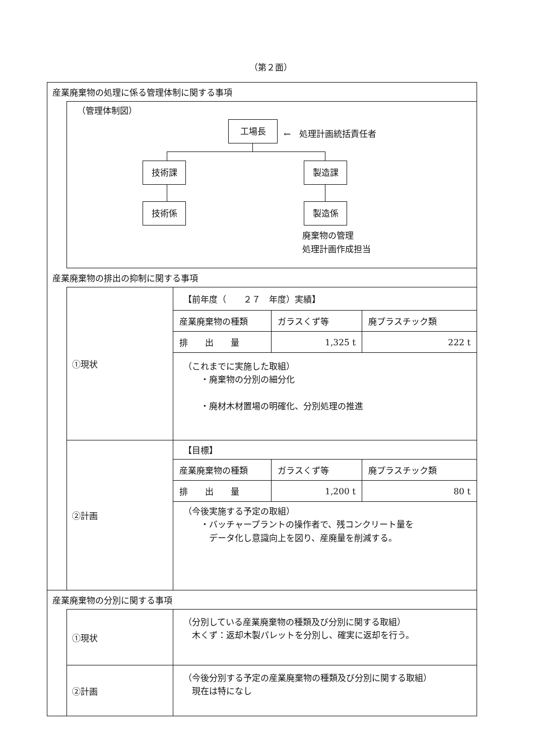（第２面）
産業廃棄物の処理に係る管理体制に関する事項
（管理体制図）
工場長
←　処理計画統括責任者
技術課 製造課
技術係 製造係
廃棄物の管理
処理計画作成担当
産業廃棄物の排出の抑制に関する事項
①現状
【前年度（　　２７　年度）実績】
| 産業廃棄物の種類 | ガラスくず等 | 廃プラスチック類 |
| 排 出 量 | 1,325 t | 222 t |
（これまでに実施した取組）
　　・廃棄物の分別の細分化
　　・廃材木材置場の明確化、分別処理の推進
②計画
【目標】
| 産業廃棄物の種類 | ガラスくず等 | 廃プラスチック類 |
| 排 出 量 | 1,200 t | 80 t |
（今後実施する予定の取組）
　　・バッチャープラントの操作者で、残コンクリート量を
　　　データ化し意識向上を図り、産廃量を削減する。
産業廃棄物の分別に関する事項
①現状
（分別している産業廃棄物の種類及び分別に関する取組）
　木くず：返却木製パレットを分別し、確実に返却を行う。
②計画
（今後分別する予定の産業廃棄物の種類及び分別に関する取組）
　現在は特になし